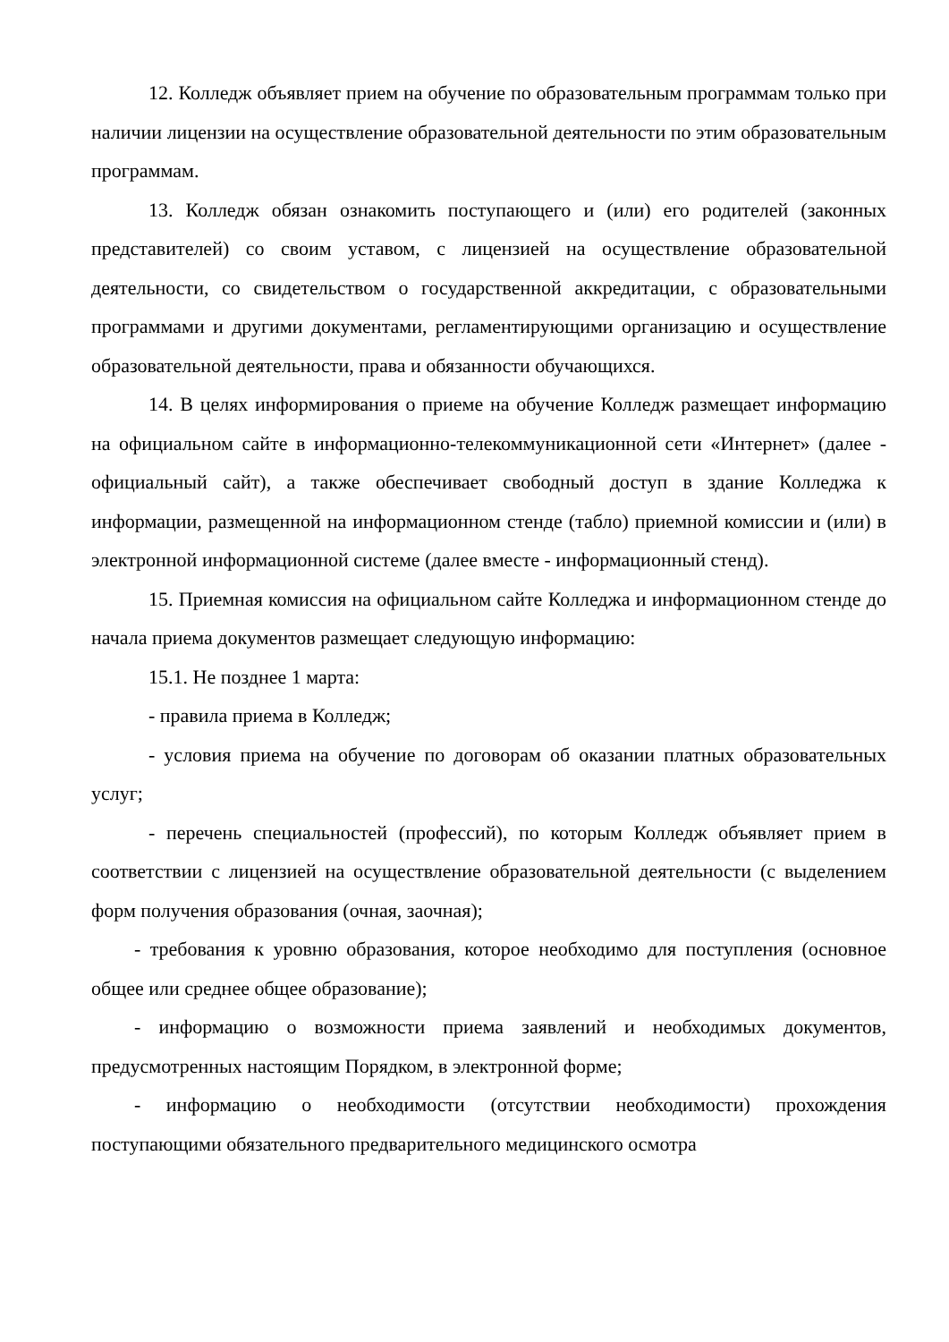12. Колледж объявляет прием на обучение по образовательным программам только при наличии лицензии на осуществление образовательной деятельности по этим образовательным программам.
13. Колледж обязан ознакомить поступающего и (или) его родителей (законных представителей) со своим уставом, с лицензией на осуществление образовательной деятельности, со свидетельством о государственной аккредитации, с образовательными программами и другими документами, регламентирующими организацию и осуществление образовательной деятельности, права и обязанности обучающихся.
14. В целях информирования о приеме на обучение Колледж размещает информацию на официальном сайте в информационно-телекоммуникационной сети «Интернет» (далее - официальный сайт), а также обеспечивает свободный доступ в здание Колледжа к информации, размещенной на информационном стенде (табло) приемной комиссии и (или) в электронной информационной системе (далее вместе - информационный стенд).
15. Приемная комиссия на официальном сайте Колледжа и информационном стенде до начала приема документов размещает следующую информацию:
15.1. Не позднее 1 марта:
- правила приема в Колледж;
- условия приема на обучение по договорам об оказании платных образовательных услуг;
- перечень специальностей (профессий), по которым Колледж объявляет прием в соответствии с лицензией на осуществление образовательной деятельности (с выделением форм получения образования (очная, заочная);
- требования к уровню образования, которое необходимо для поступления (основное общее или среднее общее образование);
- информацию о возможности приема заявлений и необходимых документов, предусмотренных настоящим Порядком, в электронной форме;
- информацию о необходимости (отсутствии необходимости) прохождения поступающими обязательного предварительного медицинского осмотра